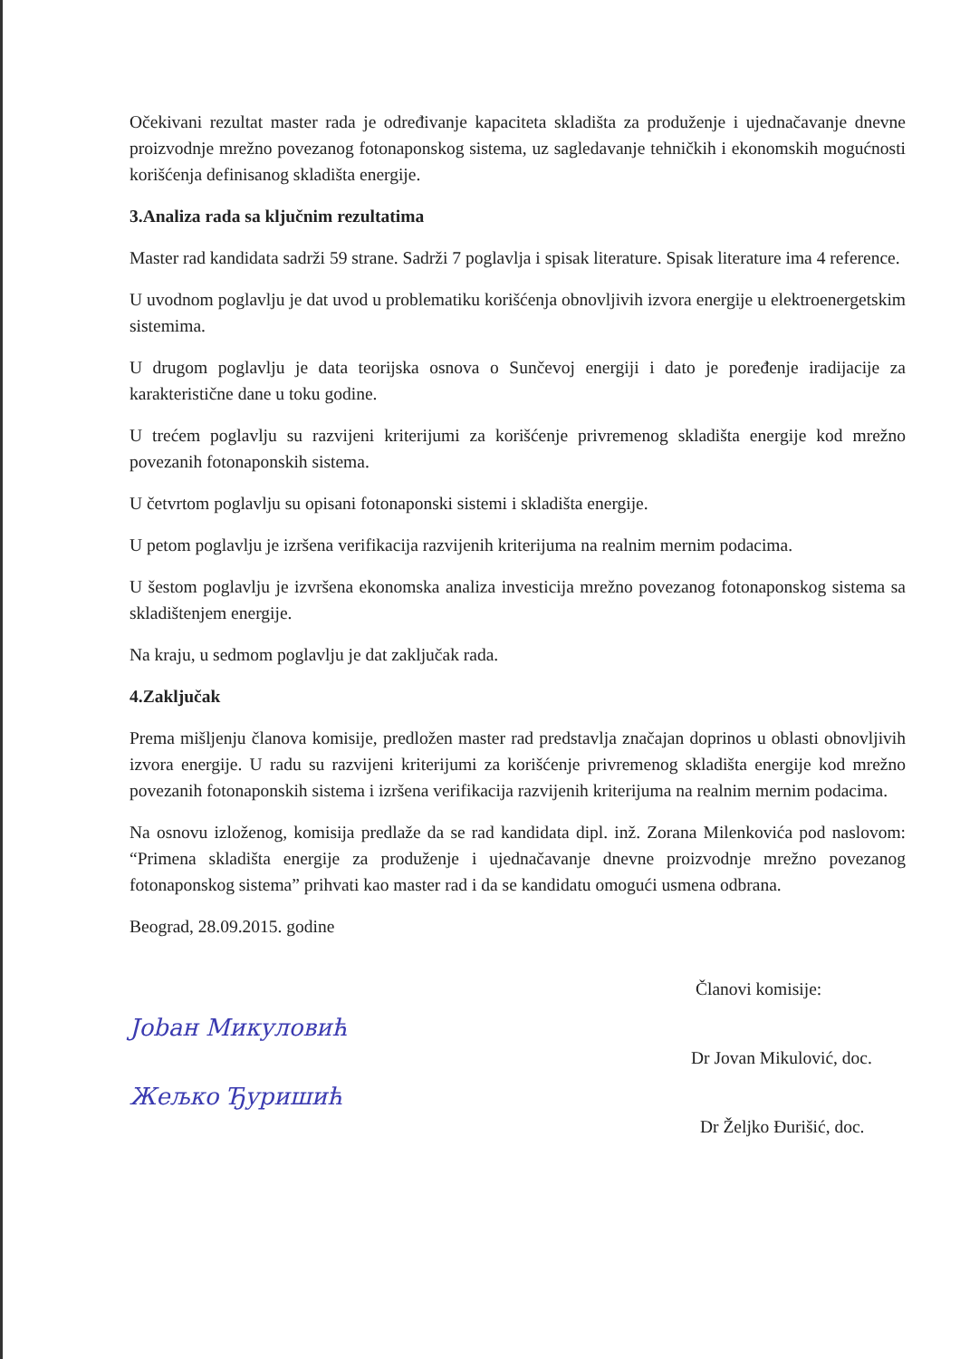Očekivani rezultat master rada je određivanje kapaciteta skladišta za produženje i ujednačavanje dnevne proizvodnje mrežno povezanog fotonaponskog sistema, uz sagledavanje tehničkih i ekonomskih mogućnosti korišćenja definisanog skladišta energije.
3.Analiza rada sa ključnim rezultatima
Master rad kandidata sadrži 59 strane. Sadrži 7 poglavlja i spisak literature. Spisak literature ima 4 reference.
U uvodnom poglavlju je dat uvod u problematiku korišćenja obnovljivih izvora energije u elektroenergetskim sistemima.
U drugom poglavlju je data teorijska osnova o Sunčevoj energiji i dato je poređenje iradijacije za karakteristične dane u toku godine.
U trećem poglavlju su razvijeni kriterijumi za korišćenje privremenog skladišta energije kod mrežno povezanih fotonaponskih sistema.
U četvrtom poglavlju su opisani fotonaponski sistemi i skladišta energije.
U petom poglavlju je izršena verifikacija razvijenih kriterijuma na realnim mernim podacima.
U šestom poglavlju je izvršena ekonomska analiza investicija mrežno povezanog fotonaponskog sistema sa skladištenjem energije.
Na kraju, u sedmom poglavlju je dat zaključak rada.
4.Zaključak
Prema mišljenju članova komisije, predložen master rad predstavlja značajan doprinos u oblasti obnovljivih izvora energije. U radu su razvijeni kriterijumi za korišćenje privremenog skladišta energije kod mrežno povezanih fotonaponskih sistema i izršena verifikacija razvijenih kriterijuma na realnim mernim podacima.
Na osnovu izloženog, komisija predlaže da se rad kandidata dipl. inž. Zorana Milenkovića pod naslovom: “Primena skladišta energije za produženje i ujednačavanje dnevne proizvodnje mrežno povezanog fotonaponskog sistema” prihvati kao master rad i da se kandidatu omogući usmena odbrana.
Beograd, 28.09.2015. godine
Članovi komisije:
Jobaн Микуловић
Dr Jovan Mikulović, doc.
Жељко Ђуришић
Dr Željko Đurišić, doc.